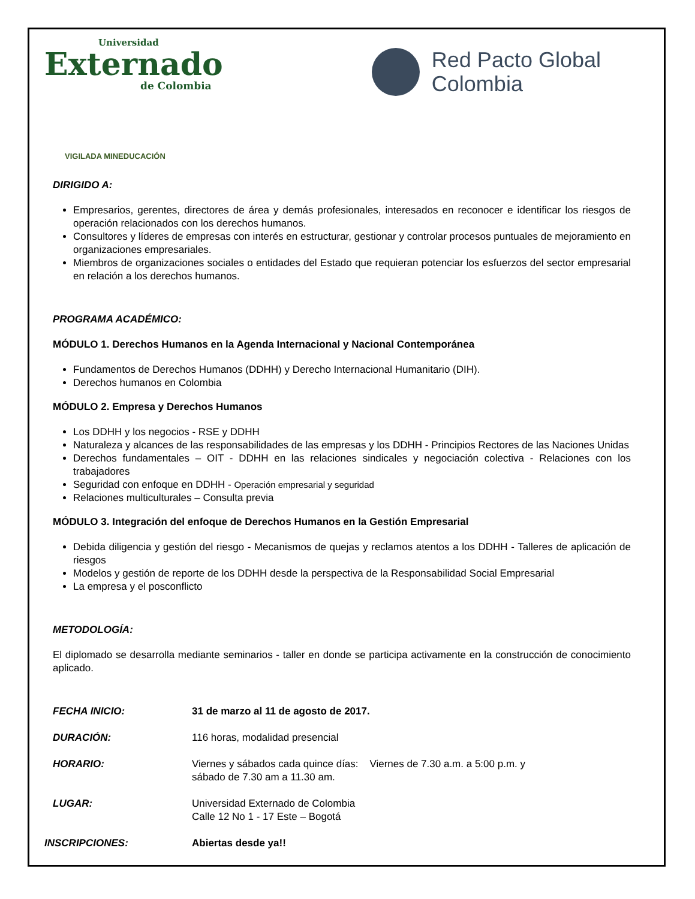Universidad
Externado
de Colombia
Red Pacto Global
Colombia
VIGILADA MINEDUCACIÓN
DIRIGIDO A:
Empresarios, gerentes, directores de área y demás profesionales, interesados en reconocer e identificar los riesgos de operación relacionados con los derechos humanos.
Consultores y líderes de empresas con interés en estructurar, gestionar y controlar procesos puntuales de mejoramiento en organizaciones empresariales.
Miembros de organizaciones sociales o entidades del Estado que requieran potenciar los esfuerzos del sector empresarial en relación a los derechos humanos.
PROGRAMA ACADÉMICO:
MÓDULO 1. Derechos Humanos en la Agenda Internacional y Nacional Contemporánea
Fundamentos de Derechos Humanos (DDHH) y Derecho Internacional Humanitario (DIH).
Derechos humanos en Colombia
MÓDULO 2. Empresa y Derechos Humanos
Los DDHH y los negocios - RSE y DDHH
Naturaleza y alcances de las responsabilidades de las empresas y los DDHH - Principios Rectores de las Naciones Unidas
Derechos fundamentales – OIT - DDHH en las relaciones sindicales y negociación colectiva - Relaciones con los trabajadores
Seguridad con enfoque en DDHH - Operación empresarial y seguridad
Relaciones multiculturales – Consulta previa
MÓDULO 3. Integración del enfoque de Derechos Humanos en la Gestión Empresarial
Debida diligencia y gestión del riesgo - Mecanismos de quejas y reclamos atentos a los DDHH - Talleres de aplicación de riesgos
Modelos y gestión de reporte de los DDHH desde la perspectiva de la Responsabilidad Social Empresarial
La empresa y el posconflicto
METODOLOGÍA:
El diplomado se desarrolla mediante seminarios - taller en donde se participa activamente en la construcción de conocimiento aplicado.
| FECHA INICIO: | 31 de marzo al 11 de agosto de 2017. |
| DURACIÓN: | 116 horas, modalidad presencial |
| HORARIO: | Viernes y sábados cada quince días: Viernes de 7.30 a.m. a 5:00 p.m. y sábado de 7.30 am a 11.30 am. |
| LUGAR: | Universidad Externado de Colombia Calle 12 No 1 - 17 Este – Bogotá |
| INSCRIPCIONES: | Abiertas desde ya!! |